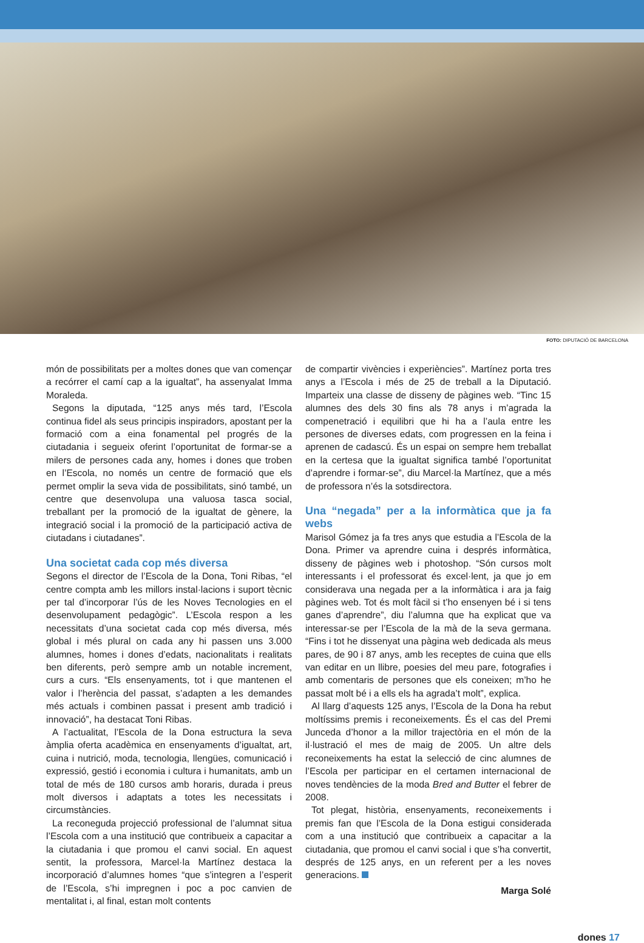FOTO: DIPUTACIÓ DE BARCELONA
món de possibilitats per a moltes dones que van començar a recórrer el camí cap a la igualtat”, ha assenyalat Imma Moraleda.
Segons la diputada, “125 anys més tard, l’Escola continua fidel als seus principis inspiradors, apostant per la formació com a eina fonamental pel progrés de la ciutadania i segueix oferint l’oportunitat de formar-se a milers de persones cada any, homes i dones que troben en l’Escola, no només un centre de formació que els permet omplir la seva vida de possibilitats, sinó també, un centre que desenvolupa una valuosa tasca social, treballant per la promoció de la igualtat de gènere, la integració social i la promoció de la participació activa de ciutadans i ciutadanes”.
Una societat cada cop més diversa
Segons el director de l’Escola de la Dona, Toni Ribas, “el centre compta amb les millors instal·lacions i suport tècnic per tal d’incorporar l’ús de les Noves Tecnologies en el desenvolupament pedagògic”. L’Escola respon a les necessitats d’una societat cada cop més diversa, més global i més plural on cada any hi passen uns 3.000 alumnes, homes i dones d’edats, nacionalitats i realitats ben diferents, però sempre amb un notable increment, curs a curs. “Els ensenyaments, tot i que mantenen el valor i l’herència del passat, s’adapten a les demandes més actuals i combinen passat i present amb tradició i innovació”, ha destacat Toni Ribas.
A l’actualitat, l’Escola de la Dona estructura la seva àmplia oferta acadèmica en ensenyaments d’igualtat, art, cuina i nutrició, moda, tecnologia, llengües, comunicació i expressió, gestió i economia i cultura i humanitats, amb un total de més de 180 cursos amb horaris, durada i preus molt diversos i adaptats a totes les necessitats i circumstàncies.
La reconeguda projecció professional de l’alumnat situa l’Escola com a una institució que contribueix a capacitar a la ciutadania i que promou el canvi social. En aquest sentit, la professora, Marcel·la Martínez destaca la incorporació d’alumnes homes “que s’integren a l’esperit de l’Escola, s’hi impregnen i poc a poc canvien de mentalitat i, al final, estan molt contents
de compartir vivències i experiències”. Martínez porta tres anys a l’Escola i més de 25 de treball a la Diputació. Imparteix una classe de disseny de pàgines web. “Tinc 15 alumnes des dels 30 fins als 78 anys i m’agrada la compenetració i equilibri que hi ha a l’aula entre les persones de diverses edats, com progressen en la feina i aprenen de cadascú. És un espai on sempre hem treballat en la certesa que la igualtat significa també l’oportunitat d’aprendre i formar-se”, diu Marcel·la Martínez, que a més de professora n’és la sotsdirectora.
Una “negada” per a la informàtica que ja fa webs
Marisol Gómez ja fa tres anys que estudia a l’Escola de la Dona. Primer va aprendre cuina i després informàtica, disseny de pàgines web i photoshop. “Són cursos molt interessants i el professorat és excel·lent, ja que jo em considerava una negada per a la informàtica i ara ja faig pàgines web. Tot és molt fàcil si t’ho ensenyen bé i si tens ganes d’aprendre”, diu l’alumna que ha explicat que va interessar-se per l’Escola de la mà de la seva germana. “Fins i tot he dissenyat una pàgina web dedicada als meus pares, de 90 i 87 anys, amb les receptes de cuina que ells van editar en un llibre, poesies del meu pare, fotografies i amb comentaris de persones que els coneixen; m’ho he passat molt bé i a ells els ha agrada’t molt”, explica.
Al llarg d’aquests 125 anys, l’Escola de la Dona ha rebut moltíssims premis i reconeixements. És el cas del Premi Junceda d’honor a la millor trajectòria en el món de la il·lustració el mes de maig de 2005. Un altre dels reconeixements ha estat la selecció de cinc alumnes de l’Escola per participar en el certamen internacional de noves tendències de la moda Bred and Butter el febrer de 2008.
Tot plegat, història, ensenyaments, reconeixements i premis fan que l’Escola de la Dona estigui considerada com a una institució que contribueix a capacitar a la ciutadania, que promou el canvi social i que s’ha convertit, després de 125 anys, en un referent per a les noves generacions.
Marga Solé
dones 17